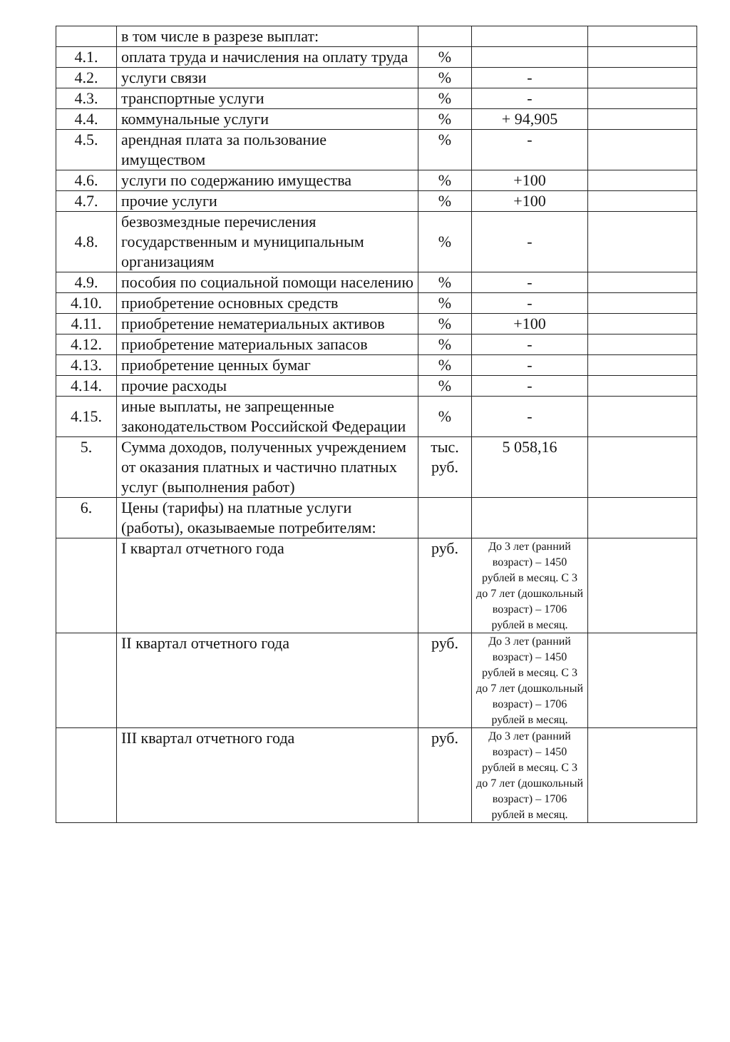| | в том числе в разрезе выплат: | | | |
| 4.1. | оплата труда и начисления на оплату труда | % | | |
| 4.2. | услуги связи | % | - | |
| 4.3. | транспортные услуги | % | - | |
| 4.4. | коммунальные услуги | % | + 94,905 | |
| 4.5. | арендная плата за пользование имуществом | % | - | |
| 4.6. | услуги по содержанию имущества | % | +100 | |
| 4.7. | прочие услуги | % | +100 | |
| 4.8. | безвозмездные перечисления государственным и муниципальным организациям | % | - | |
| 4.9. | пособия по социальной помощи населению | % | - | |
| 4.10. | приобретение основных средств | % | - | |
| 4.11. | приобретение нематериальных активов | % | +100 | |
| 4.12. | приобретение материальных запасов | % | - | |
| 4.13. | приобретение ценных бумаг | % | - | |
| 4.14. | прочие расходы | % | - | |
| 4.15. | иные выплаты, не запрещенные законодательством Российской Федерации | % | - | |
| 5. | Сумма доходов, полученных учреждением от оказания платных и частично платных услуг (выполнения работ) | тыс. руб. | 5 058,16 | |
| 6. | Цены (тарифы) на платные услуги (работы), оказываемые потребителям: | | | |
| | I квартал отчетного года | руб. | До 3 лет (ранний возраст) – 1450 рублей в месяц. С 3 до 7 лет (дошкольный возраст) – 1706 рублей в месяц. | |
| | II квартал отчетного года | руб. | До 3 лет (ранний возраст) – 1450 рублей в месяц. С 3 до 7 лет (дошкольный возраст) – 1706 рублей в месяц. | |
| | III квартал отчетного года | руб. | До 3 лет (ранний возраст) – 1450 рублей в месяц. С 3 до 7 лет (дошкольный возраст) – 1706 рублей в месяц. | |